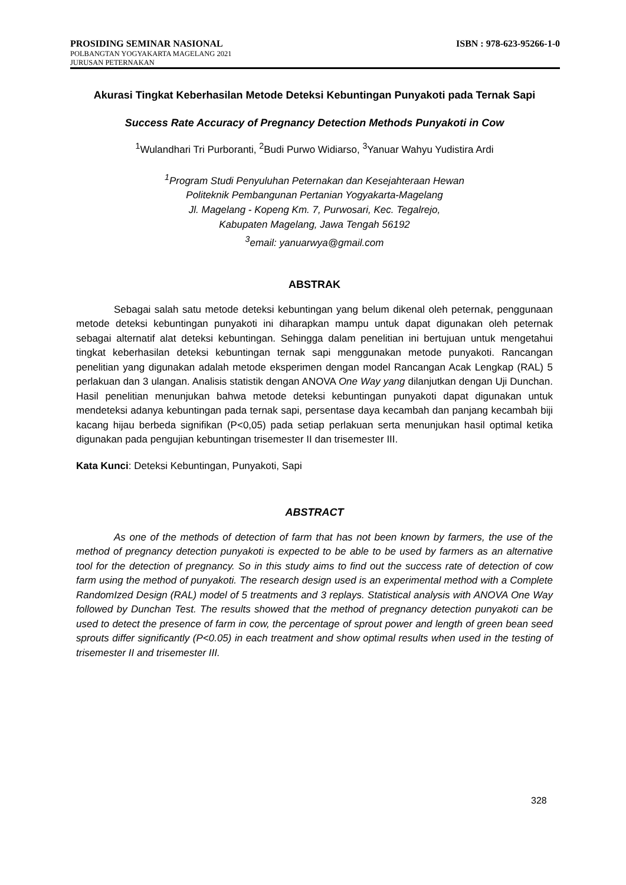PROSIDING SEMINAR NASIONAL ISBN : 978-623-95266-1-0
POLBANGTAN YOGYAKARTA MAGELANG 2021
JURUSAN PETERNAKAN
Akurasi Tingkat Keberhasilan Metode Deteksi Kebuntingan Punyakoti pada Ternak Sapi
Success Rate Accuracy of Pregnancy Detection Methods Punyakoti in Cow
<sup>1</sup> Wulandhari Tri Purboranti, <sup>2</sup>Budi Purwo Widiarso, <sup>3</sup>Yanuar Wahyu Yudistira Ardi
<sup>1</sup> Program Studi Penyuluhan Peternakan dan Kesejahteraan Hewan
Politeknik Pembangunan Pertanian Yogyakarta-Magelang
Jl. Magelang - Kopeng Km. 7, Purwosari, Kec. Tegalrejo,
Kabupaten Magelang, Jawa Tengah 56192
<sup>3</sup> email: yanuarwya@gmail.com
ABSTRAK
Sebagai salah satu metode deteksi kebuntingan yang belum dikenal oleh peternak, penggunaan metode deteksi kebuntingan punyakoti ini diharapkan mampu untuk dapat digunakan oleh peternak sebagai alternatif alat deteksi kebuntingan. Sehingga dalam penelitian ini bertujuan untuk mengetahui tingkat keberhasilan deteksi kebuntingan ternak sapi menggunakan metode punyakoti. Rancangan penelitian yang digunakan adalah metode eksperimen dengan model Rancangan Acak Lengkap (RAL) 5 perlakuan dan 3 ulangan. Analisis statistik dengan ANOVA One Way yang dilanjutkan dengan Uji Dunchan. Hasil penelitian menunjukan bahwa metode deteksi kebuntingan punyakoti dapat digunakan untuk mendeteksi adanya kebuntingan pada ternak sapi, persentase daya kecambah dan panjang kecambah biji kacang hijau berbeda signifikan (P<0,05) pada setiap perlakuan serta menunjukan hasil optimal ketika digunakan pada pengujian kebuntingan trisemester II dan trisemester III.
Kata Kunci: Deteksi Kebuntingan, Punyakoti, Sapi
ABSTRACT
As one of the methods of detection of farm that has not been known by farmers, the use of the method of pregnancy detection punyakoti is expected to be able to be used by farmers as an alternative tool for the detection of pregnancy. So in this study aims to find out the success rate of detection of cow farm using the method of punyakoti. The research design used is an experimental method with a Complete RandomIzed Design (RAL) model of 5 treatments and 3 replays. Statistical analysis with ANOVA One Way followed by Dunchan Test. The results showed that the method of pregnancy detection punyakoti can be used to detect the presence of farm in cow, the percentage of sprout power and length of green bean seed sprouts differ significantly (P<0.05) in each treatment and show optimal results when used in the testing of trisemester II and trisemester III.
328